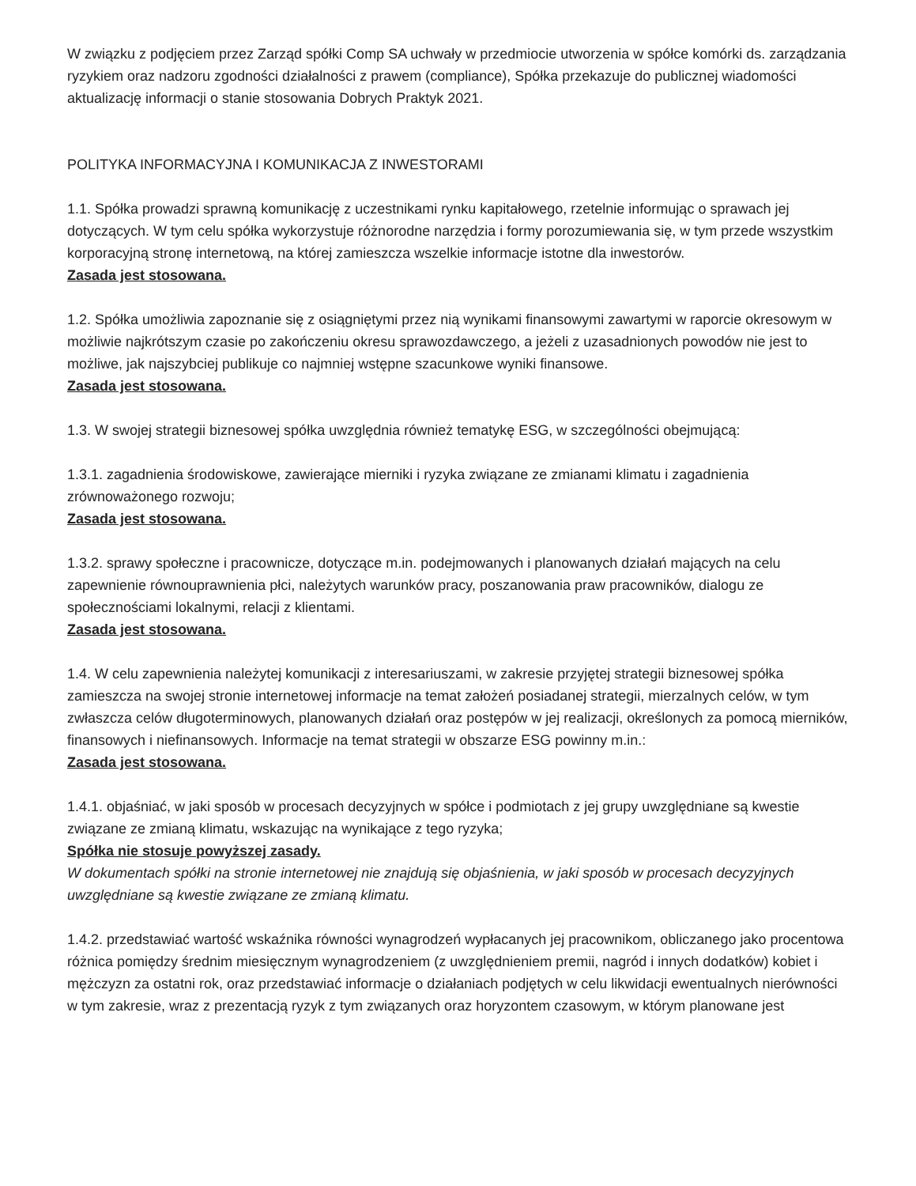W związku z podjęciem przez Zarząd spółki Comp SA uchwały w przedmiocie utworzenia w spółce komórki ds. zarządzania ryzykiem oraz nadzoru zgodności działalności z prawem (compliance), Spółka przekazuje do publicznej wiadomości aktualizację informacji o stanie stosowania Dobrych Praktyk 2021.
POLITYKA INFORMACYJNA I KOMUNIKACJA Z INWESTORAMI
1.1. Spółka prowadzi sprawną komunikację z uczestnikami rynku kapitałowego, rzetelnie informując o sprawach jej dotyczących. W tym celu spółka wykorzystuje różnorodne narzędzia i formy porozumiewania się, w tym przede wszystkim korporacyjną stronę internetową, na której zamieszcza wszelkie informacje istotne dla inwestorów.
Zasada jest stosowana.
1.2. Spółka umożliwia zapoznanie się z osiągniętymi przez nią wynikami finansowymi zawartymi w raporcie okresowym w możliwie najkrótszym czasie po zakończeniu okresu sprawozdawczego, a jeżeli z uzasadnionych powodów nie jest to możliwe, jak najszybciej publikuje co najmniej wstępne szacunkowe wyniki finansowe.
Zasada jest stosowana.
1.3. W swojej strategii biznesowej spółka uwzględnia również tematykę ESG, w szczególności obejmującą:
1.3.1. zagadnienia środowiskowe, zawierające mierniki i ryzyka związane ze zmianami klimatu i zagadnienia zrównoważonego rozwoju;
Zasada jest stosowana.
1.3.2. sprawy społeczne i pracownicze, dotyczące m.in. podejmowanych i planowanych działań mających na celu zapewnienie równouprawnienia płci, należytych warunków pracy, poszanowania praw pracowników, dialogu ze społecznościami lokalnymi, relacji z klientami.
Zasada jest stosowana.
1.4. W celu zapewnienia należytej komunikacji z interesariuszami, w zakresie przyjętej strategii biznesowej spółka zamieszcza na swojej stronie internetowej informacje na temat założeń posiadanej strategii, mierzalnych celów, w tym zwłaszcza celów długoterminowych, planowanych działań oraz postępów w jej realizacji, określonych za pomocą mierników, finansowych i niefinansowych. Informacje na temat strategii w obszarze ESG powinny m.in.:
Zasada jest stosowana.
1.4.1. objaśniać, w jaki sposób w procesach decyzyjnych w spółce i podmiotach z jej grupy uwzględniane są kwestie związane ze zmianą klimatu, wskazując na wynikające z tego ryzyka;
Spółka nie stosuje powyższej zasady.
W dokumentach spółki na stronie internetowej nie znajdują się objaśnienia, w jaki sposób w procesach decyzyjnych uwzględniane są kwestie związane ze zmianą klimatu.
1.4.2. przedstawiać wartość wskaźnika równości wynagrodzeń wypłacanych jej pracownikom, obliczanego jako procentowa różnica pomiędzy średnim miesięcznym wynagrodzeniem (z uwzględnieniem premii, nagród i innych dodatków) kobiet i mężczyzn za ostatni rok, oraz przedstawiać informacje o działaniach podjętych w celu likwidacji ewentualnych nierówności w tym zakresie, wraz z prezentacją ryzyk z tym związanych oraz horyzontem czasowym, w którym planowane jest